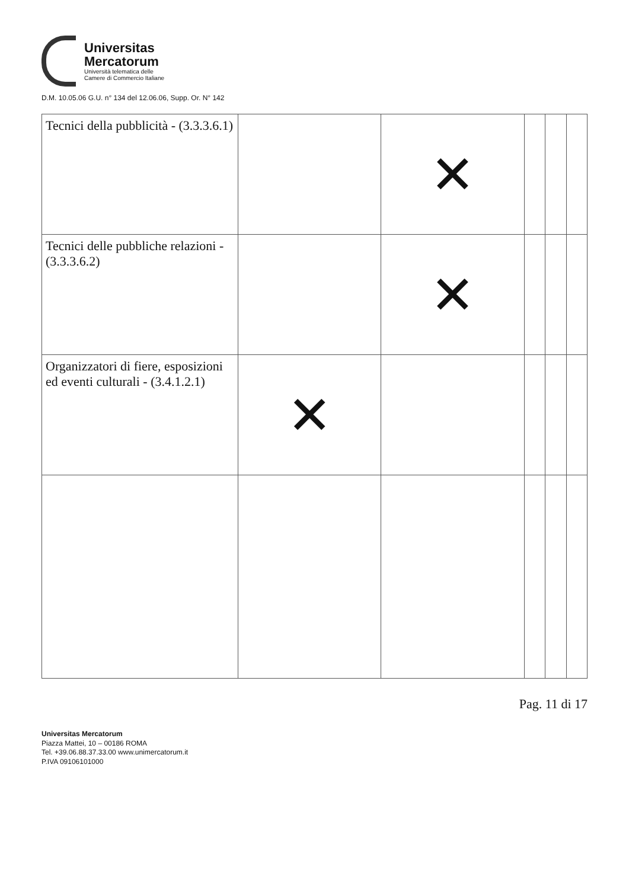Universitas
Mercatorum
Università telematica delle
Camere di Commercio Italiane
D.M. 10.05.06 G.U. n° 134 del 12.06.06, Supp. Or. N° 142
| Tecnici della pubblicità - (3.3.3.6.1) | | ✕ | | | |
| Tecnici delle pubbliche relazioni - (3.3.3.6.2) | | ✕ | | | |
| Organizzatori di fiere, esposizioni ed eventi culturali - (3.4.1.2.1) | ✕ | | | | |
Pag. 11 di 17
Universitas Mercatorum
Piazza Mattei, 10 – 00186 ROMA
Tel. +39.06.88.37.33.00 www.unimercatorum.it
P.IVA 09106101000